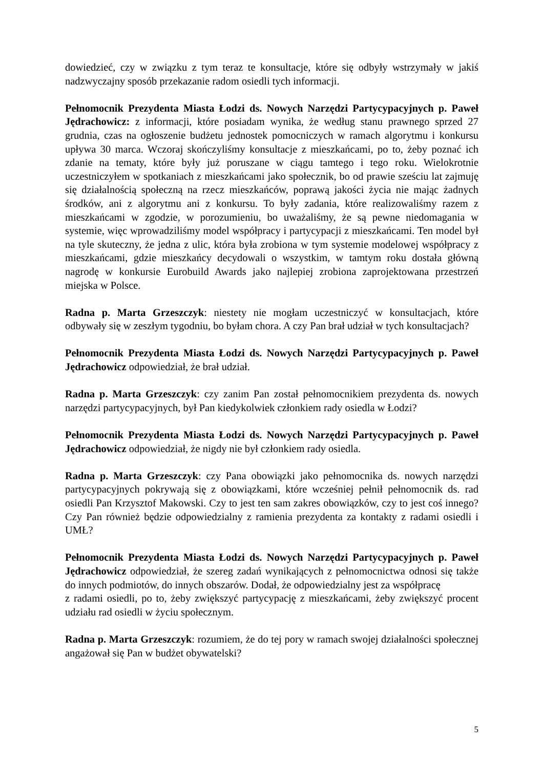dowiedzieć, czy w związku z tym teraz te konsultacje, które się odbyły wstrzymały w jakiś nadzwyczajny sposób przekazanie radom osiedli tych informacji.
Pełnomocnik Prezydenta Miasta Łodzi ds. Nowych Narzędzi Partycypacyjnych p. Paweł Jędrachowicz: z informacji, które posiadam wynika, że według stanu prawnego sprzed 27 grudnia, czas na ogłoszenie budżetu jednostek pomocniczych w ramach algorytmu i konkursu upływa 30 marca. Wczoraj skończyliśmy konsultacje z mieszkańcami, po to, żeby poznać ich zdanie na tematy, które były już poruszane w ciągu tamtego i tego roku. Wielokrotnie uczestniczyłem w spotkaniach z mieszkańcami jako społecznik, bo od prawie sześciu lat zajmuję się działalnością społeczną na rzecz mieszkańców, poprawą jakości życia nie mając żadnych środków, ani z algorytmu ani z konkursu. To były zadania, które realizowaliśmy razem z mieszkańcami w zgodzie, w porozumieniu, bo uważaliśmy, że są pewne niedomagania w systemie, więc wprowadziliśmy model współpracy i partycypacji z mieszkańcami. Ten model był na tyle skuteczny, że jedna z ulic, która była zrobiona w tym systemie modelowej współpracy z mieszkańcami, gdzie mieszkańcy decydowali o wszystkim, w tamtym roku dostała główną nagrodę w konkursie Eurobuild Awards jako najlepiej zrobiona zaprojektowana przestrzeń miejska w Polsce.
Radna p. Marta Grzeszczyk: niestety nie mogłam uczestniczyć w konsultacjach, które odbywały się w zeszłym tygodniu, bo byłam chora. A czy Pan brał udział w tych konsultacjach?
Pełnomocnik Prezydenta Miasta Łodzi ds. Nowych Narzędzi Partycypacyjnych p. Paweł Jędrachowicz odpowiedział, że brał udział.
Radna p. Marta Grzeszczyk: czy zanim Pan został pełnomocnikiem prezydenta ds. nowych narzędzi partycypacyjnych, był Pan kiedykolwiek członkiem rady osiedla w Łodzi?
Pełnomocnik Prezydenta Miasta Łodzi ds. Nowych Narzędzi Partycypacyjnych p. Paweł Jędrachowicz odpowiedział, że nigdy nie był członkiem rady osiedla.
Radna p. Marta Grzeszczyk: czy Pana obowiązki jako pełnomocnika ds. nowych narzędzi partycypacyjnych pokrywają się z obowiązkami, które wcześniej pełnił pełnomocnik ds. rad osiedli Pan Krzysztof Makowski. Czy to jest ten sam zakres obowiązków, czy to jest coś innego? Czy Pan również będzie odpowiedzialny z ramienia prezydenta za kontakty z radami osiedli i UMŁ?
Pełnomocnik Prezydenta Miasta Łodzi ds. Nowych Narzędzi Partycypacyjnych p. Paweł Jędrachowicz odpowiedział, że szereg zadań wynikających z pełnomocnictwa odnosi się także do innych podmiotów, do innych obszarów. Dodał, że odpowiedzialny jest za współpracę
z radami osiedli, po to, żeby zwiększyć partycypację z mieszkańcami, żeby zwiększyć procent udziału rad osiedli w życiu społecznym.
Radna p. Marta Grzeszczyk: rozumiem, że do tej pory w ramach swojej działalności społecznej angażował się Pan w budżet obywatelski?
5